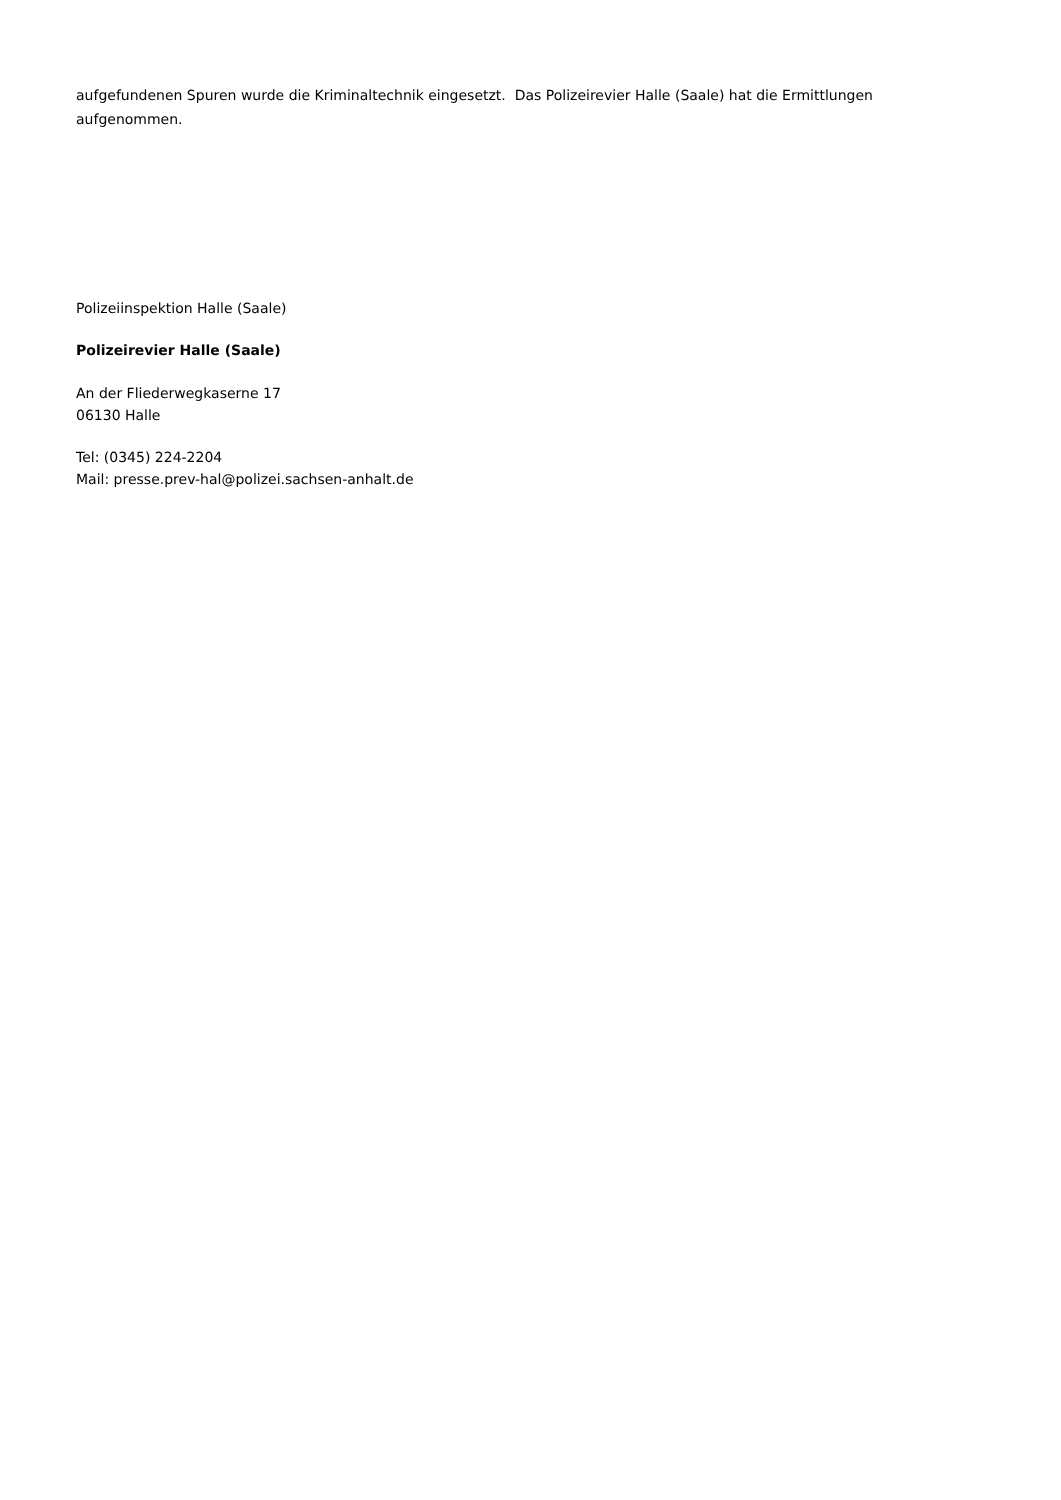aufgefundenen Spuren wurde die Kriminaltechnik eingesetzt. Das Polizeirevier Halle (Saale) hat die Ermittlungen aufgenommen.
Polizeiinspektion Halle (Saale)
Polizeirevier Halle (Saale)
An der Fliederwegkaserne 17
06130 Halle
Tel: (0345) 224-2204
Mail: presse.prev-hal@polizei.sachsen-anhalt.de